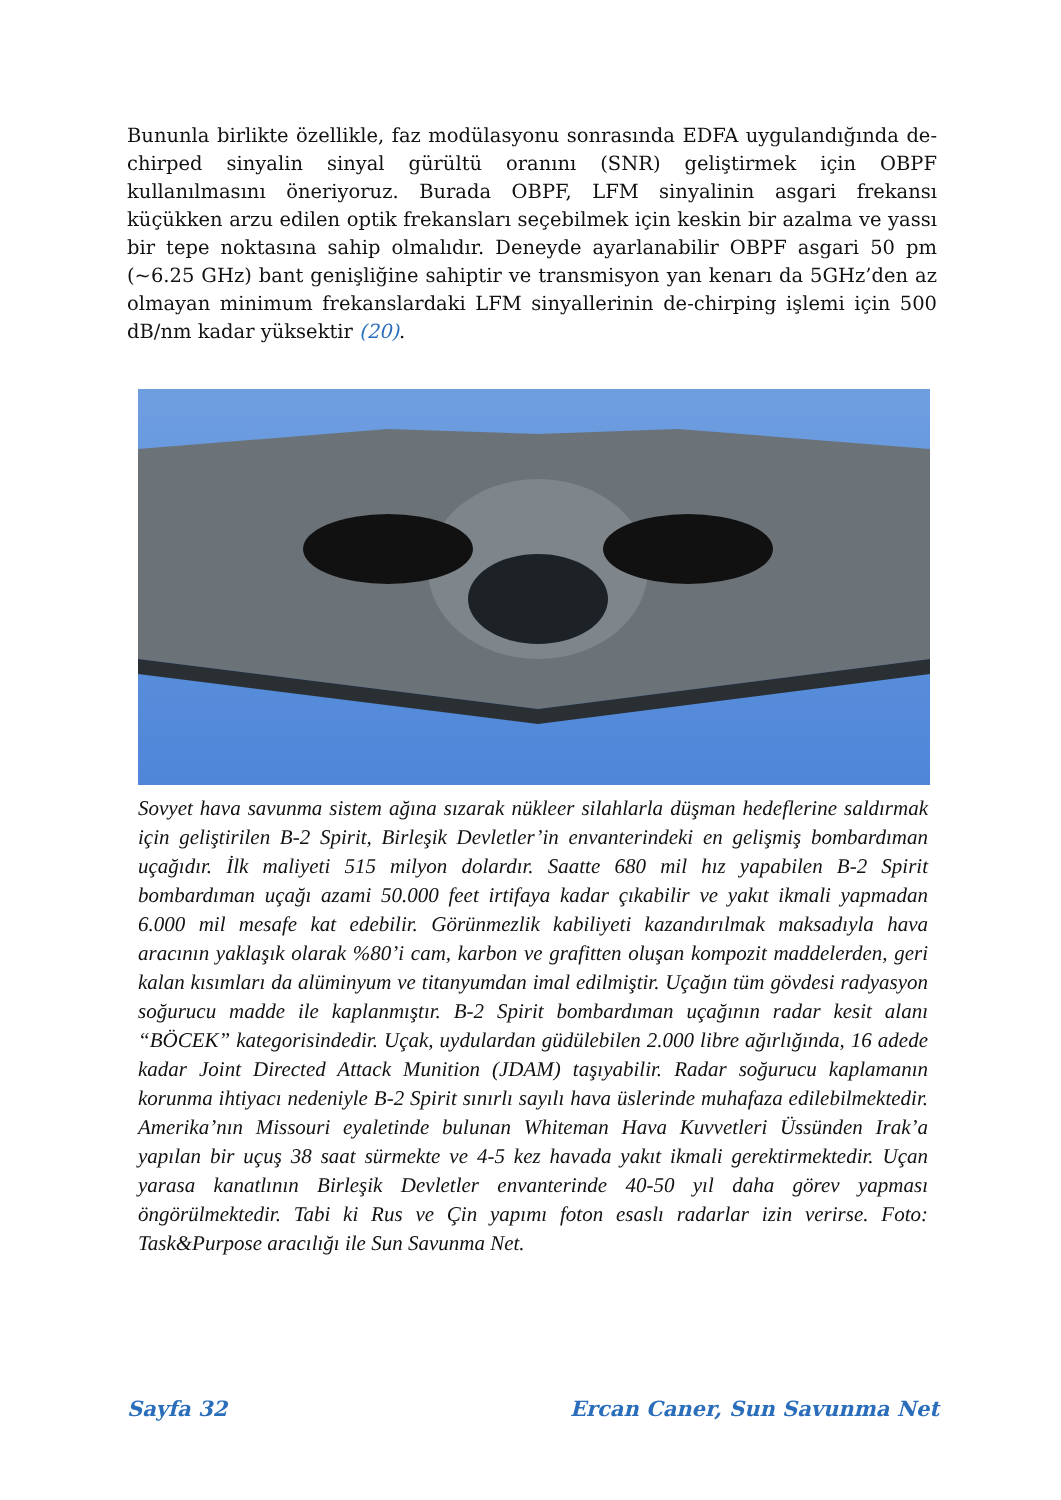Bununla birlikte özellikle, faz modülasyonu sonrasında EDFA uygulandığında de-chirped sinyalin sinyal gürültü oranını (SNR) geliştirmek için OBPF kullanılmasını öneriyoruz. Burada OBPF, LFM sinyalinin asgari frekansı küçükken arzu edilen optik frekansları seçebilmek için keskin bir azalma ve yassı bir tepe noktasına sahip olmalıdır. Deneyde ayarlanabilir OBPF asgari 50 pm (~6.25 GHz) bant genişliğine sahiptir ve transmisyon yan kenarı da 5GHz’den az olmayan minimum frekanslardaki LFM sinyallerinin de-chirping işlemi için 500 dB/nm kadar yüksektir (20).
Sovyet hava savunma sistem ağına sızarak nükleer silahlarla düşman hedeflerine saldırmak için geliştirilen B-2 Spirit, Birleşik Devletler’in envanterindeki en gelişmiş bombardıman uçağıdır. İlk maliyeti 515 milyon dolardır. Saatte 680 mil hız yapabilen B-2 Spirit bombardıman uçağı azami 50.000 feet irtifaya kadar çıkabilir ve yakıt ikmali yapmadan 6.000 mil mesafe kat edebilir. Görünmezlik kabiliyeti kazandırılmak maksadıyla hava aracının yaklaşık olarak %80’i cam, karbon ve grafitten oluşan kompozit maddelerden, geri kalan kısımları da alüminyum ve titanyumdan imal edilmiştir. Uçağın tüm gövdesi radyasyon soğurucu madde ile kaplanmıştır. B-2 Spirit bombardıman uçağının radar kesit alanı “BÖCEK” kategorisindedir. Uçak, uydulardan güdülebilen 2.000 libre ağırlığında, 16 adede kadar Joint Directed Attack Munition (JDAM) taşıyabilir. Radar soğurucu kaplamanın korunma ihtiyacı nedeniyle B-2 Spirit sınırlı sayılı hava üslerinde muhafaza edilebilmektedir. Amerika’nın Missouri eyaletinde bulunan Whiteman Hava Kuvvetleri Üssünden Irak’a yapılan bir uçuş 38 saat sürmekte ve 4-5 kez havada yakıt ikmali gerektirmektedir. Uçan yarasa kanatlının Birleşik Devletler envanterinde 40-50 yıl daha görev yapması öngörülmektedir. Tabi ki Rus ve Çin yapımı foton esaslı radarlar izin verirse. Foto: Task&Purpose aracılığı ile Sun Savunma Net.
Sayfa 32 Ercan Caner, Sun Savunma Net